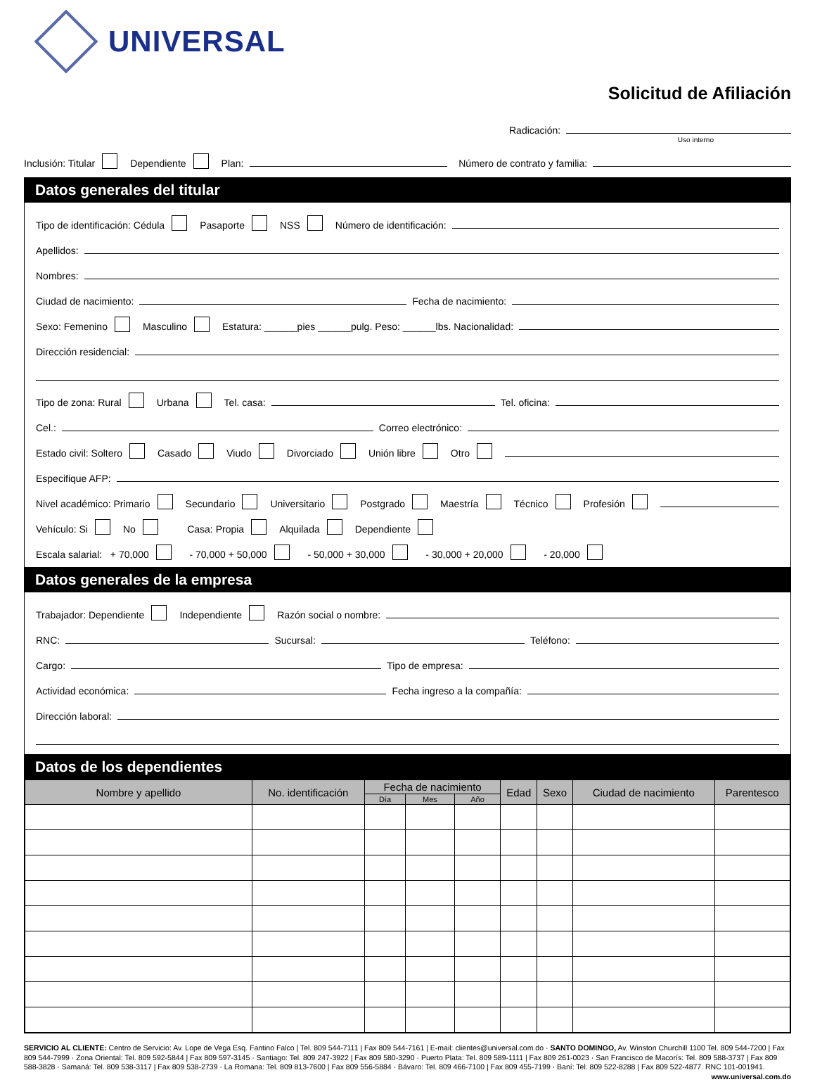UNIVERSAL
Solicitud de Afiliación
Radicación:
Uso interno
Inclusión: Titular Dependiente Plan: Número de contrato y familia:
Datos generales del titular
Tipo de identificación: Cédula Pasaporte NSS Número de identificación:
Apellidos:
Nombres:
Ciudad de nacimiento: Fecha de nacimiento:
Sexo: Femenino Masculino Estatura: ______pies ______pulg. Peso: ______lbs. Nacionalidad:
Dirección residencial:
Tipo de zona: Rural Urbana Tel. casa: Tel. oficina:
Cel.: Correo electrónico:
Estado civil: Soltero Casado Viudo Divorciado Unión libre Otro
Especifique AFP:
Nivel académico: Primario Secundario Universitario Postgrado Maestría Técnico Profesión
Vehículo: Si No Casa: Propia Alquilada Dependiente
Escala salarial: + 70,000 - 70,000 + 50,000 - 50,000 + 30,000 - 30,000 + 20,000 - 20,000
Datos generales de la empresa
Trabajador: Dependiente Independiente Razón social o nombre:
RNC: Sucursal: Teléfono:
Cargo: Tipo de empresa:
Actividad económica: Fecha ingreso a la compañía:
Dirección laboral:
Datos de los dependientes
| Nombre y apellido | No. identificación | Fecha de nacimiento | | | Edad | Sexo | Ciudad de nacimiento | Parentesco |
| --- | --- | --- | --- | --- | --- | --- | --- | --- |
| | | Día | Mes | Año | | | | |
SERVICIO AL CLIENTE: Centro de Servicio: Av. Lope de Vega Esq. Fantino Falco | Tel. 809 544-7111 | Fax 809 544-7161 | E-mail: clientes@universal.com.do · SANTO DOMINGO, Av. Winston Churchill 1100 Tel. 809 544-7200 | Fax 809 544-7999 · Zona Oriental: Tel. 809 592-5844 | Fax 809 597-3145 · Santiago: Tel. 809 247-3922 | Fax 809 580-3290 · Puerto Plata: Tel. 809 589-1111 | Fax 809 261-0023 · San Francisco de Macorís: Tel. 809 588-3737 | Fax 809 588-3828 · Samaná: Tel. 809 538-3117 | Fax 809 538-2739 · La Romana: Tel. 809 813-7600 | Fax 809 556-5884 · Bávaro: Tel. 809 466-7100 | Fax 809 455-7199 · Baní: Tel. 809 522-8288 | Fax 809 522-4877. RNC 101-001941. www.universal.com.do